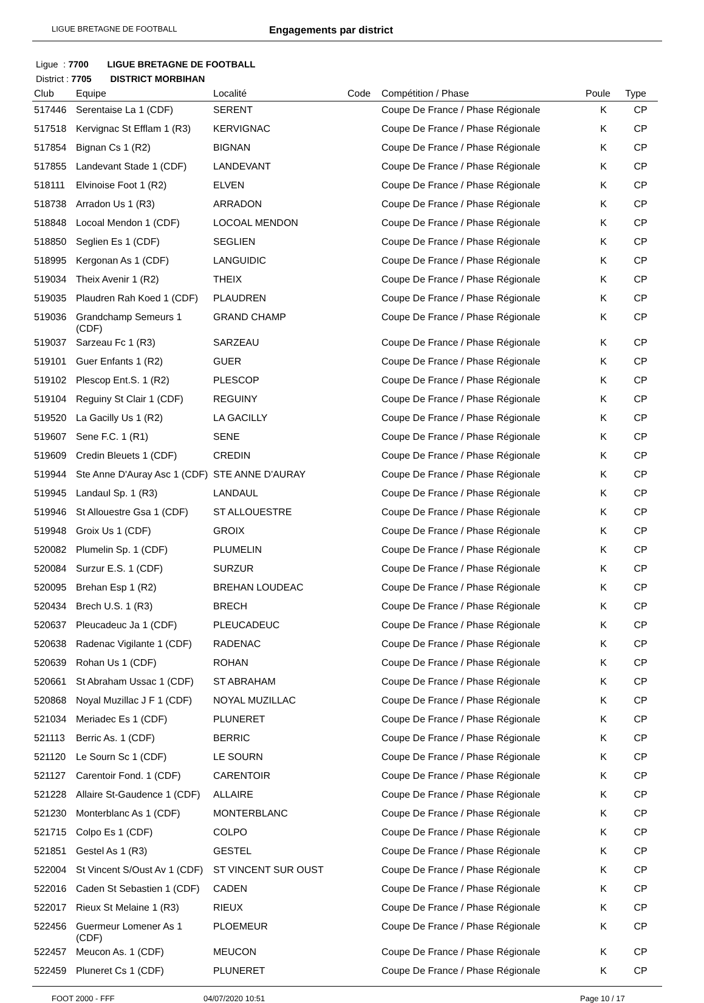LIGUE BRETAGNE DE FOOTBALL
Engagements par district
Ligue : 7700 LIGUE BRETAGNE DE FOOTBALL
District : 7705 DISTRICT MORBIHAN
| Club | Equipe | Localité | Code | Compétition / Phase | Poule | Type |
| --- | --- | --- | --- | --- | --- | --- |
| 517446 | Serentaise La 1 (CDF) | SERENT | | Coupe De France / Phase Régionale | K | CP |
| 517518 | Kervignac St Efflam 1 (R3) | KERVIGNAC | | Coupe De France / Phase Régionale | K | CP |
| 517854 | Bignan Cs 1 (R2) | BIGNAN | | Coupe De France / Phase Régionale | K | CP |
| 517855 | Landevant Stade 1 (CDF) | LANDEVANT | | Coupe De France / Phase Régionale | K | CP |
| 518111 | Elvinoise Foot 1 (R2) | ELVEN | | Coupe De France / Phase Régionale | K | CP |
| 518738 | Arradon Us 1 (R3) | ARRADON | | Coupe De France / Phase Régionale | K | CP |
| 518848 | Locoal Mendon 1 (CDF) | LOCOAL MENDON | | Coupe De France / Phase Régionale | K | CP |
| 518850 | Seglien Es 1 (CDF) | SEGLIEN | | Coupe De France / Phase Régionale | K | CP |
| 518995 | Kergonan As 1 (CDF) | LANGUIDIC | | Coupe De France / Phase Régionale | K | CP |
| 519034 | Theix Avenir 1 (R2) | THEIX | | Coupe De France / Phase Régionale | K | CP |
| 519035 | Plaudren Rah Koed 1 (CDF) | PLAUDREN | | Coupe De France / Phase Régionale | K | CP |
| 519036 | Grandchamp Semeurs 1 (CDF) | GRAND CHAMP | | Coupe De France / Phase Régionale | K | CP |
| 519037 | Sarzeau Fc 1 (R3) | SARZEAU | | Coupe De France / Phase Régionale | K | CP |
| 519101 | Guer Enfants 1 (R2) | GUER | | Coupe De France / Phase Régionale | K | CP |
| 519102 | Plescop Ent.S. 1 (R2) | PLESCOP | | Coupe De France / Phase Régionale | K | CP |
| 519104 | Reguiny St Clair 1 (CDF) | REGUINY | | Coupe De France / Phase Régionale | K | CP |
| 519520 | La Gacilly Us 1 (R2) | LA GACILLY | | Coupe De France / Phase Régionale | K | CP |
| 519607 | Sene F.C. 1 (R1) | SENE | | Coupe De France / Phase Régionale | K | CP |
| 519609 | Credin Bleuets 1 (CDF) | CREDIN | | Coupe De France / Phase Régionale | K | CP |
| 519944 | Ste Anne D'Auray Asc 1 (CDF) | STE ANNE D'AURAY | | Coupe De France / Phase Régionale | K | CP |
| 519945 | Landaul Sp. 1 (R3) | LANDAUL | | Coupe De France / Phase Régionale | K | CP |
| 519946 | St Allouestre Gsa 1 (CDF) | ST ALLOUESTRE | | Coupe De France / Phase Régionale | K | CP |
| 519948 | Groix Us 1 (CDF) | GROIX | | Coupe De France / Phase Régionale | K | CP |
| 520082 | Plumelin Sp. 1 (CDF) | PLUMELIN | | Coupe De France / Phase Régionale | K | CP |
| 520084 | Surzur E.S. 1 (CDF) | SURZUR | | Coupe De France / Phase Régionale | K | CP |
| 520095 | Brehan Esp 1 (R2) | BREHAN LOUDEAC | | Coupe De France / Phase Régionale | K | CP |
| 520434 | Brech U.S. 1 (R3) | BRECH | | Coupe De France / Phase Régionale | K | CP |
| 520637 | Pleucadeuc Ja 1 (CDF) | PLEUCADEUC | | Coupe De France / Phase Régionale | K | CP |
| 520638 | Radenac Vigilante 1 (CDF) | RADENAC | | Coupe De France / Phase Régionale | K | CP |
| 520639 | Rohan Us 1 (CDF) | ROHAN | | Coupe De France / Phase Régionale | K | CP |
| 520661 | St Abraham Ussac 1 (CDF) | ST ABRAHAM | | Coupe De France / Phase Régionale | K | CP |
| 520868 | Noyal Muzillac J F 1 (CDF) | NOYAL MUZILLAC | | Coupe De France / Phase Régionale | K | CP |
| 521034 | Meriadec Es 1 (CDF) | PLUNERET | | Coupe De France / Phase Régionale | K | CP |
| 521113 | Berric As. 1 (CDF) | BERRIC | | Coupe De France / Phase Régionale | K | CP |
| 521120 | Le Sourn Sc 1 (CDF) | LE SOURN | | Coupe De France / Phase Régionale | K | CP |
| 521127 | Carentoir Fond. 1 (CDF) | CARENTOIR | | Coupe De France / Phase Régionale | K | CP |
| 521228 | Allaire St-Gaudence 1 (CDF) | ALLAIRE | | Coupe De France / Phase Régionale | K | CP |
| 521230 | Monterblanc As 1 (CDF) | MONTERBLANC | | Coupe De France / Phase Régionale | K | CP |
| 521715 | Colpo Es 1 (CDF) | COLPO | | Coupe De France / Phase Régionale | K | CP |
| 521851 | Gestel As 1 (R3) | GESTEL | | Coupe De France / Phase Régionale | K | CP |
| 522004 | St Vincent S/Oust Av 1 (CDF) | ST VINCENT SUR OUST | | Coupe De France / Phase Régionale | K | CP |
| 522016 | Caden St Sebastien 1 (CDF) | CADEN | | Coupe De France / Phase Régionale | K | CP |
| 522017 | Rieux St Melaine 1 (R3) | RIEUX | | Coupe De France / Phase Régionale | K | CP |
| 522456 | Guermeur Lomener As 1 (CDF) | PLOEMEUR | | Coupe De France / Phase Régionale | K | CP |
| 522457 | Meucon As. 1 (CDF) | MEUCON | | Coupe De France / Phase Régionale | K | CP |
| 522459 | Pluneret Cs 1 (CDF) | PLUNERET | | Coupe De France / Phase Régionale | K | CP |
FOOT 2000 - FFF 04/07/2020 10:51 Page 10 / 17